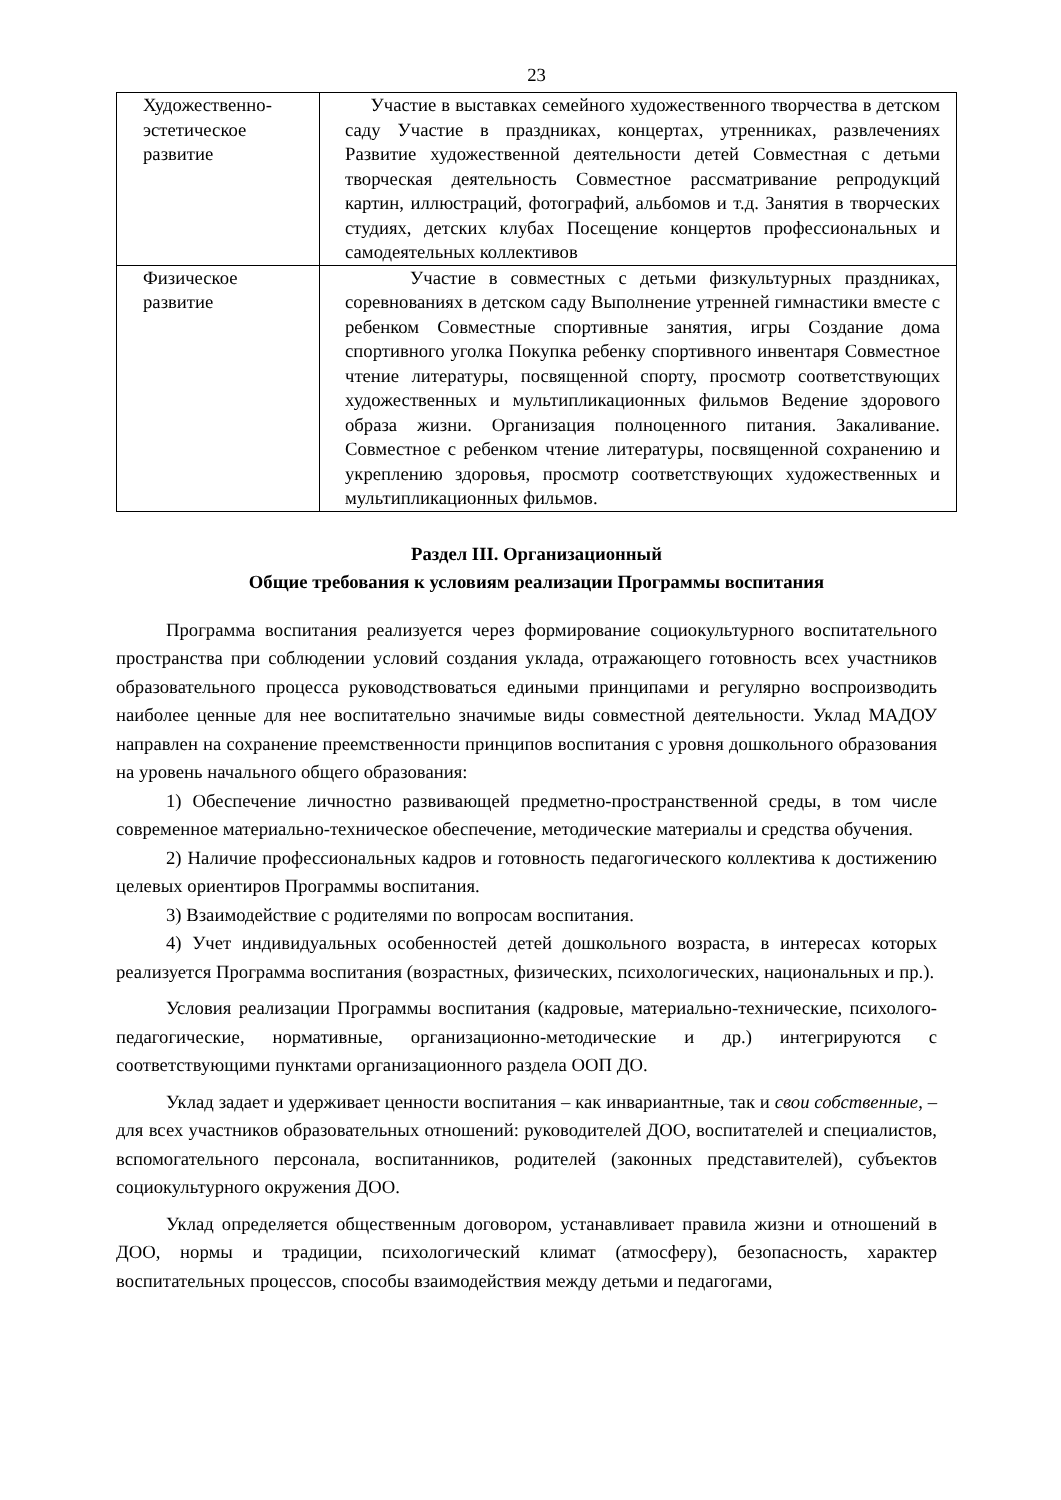23
| Художественно-эстетическое развитие | Участие в выставках семейного художественного творчества в детском саду Участие в праздниках, концертах, утренниках, развлечениях Развитие художественной деятельности детей Совместная с детьми творческая деятельность Совместное рассматривание репродукций картин, иллюстраций, фотографий, альбомов и т.д. Занятия в творческих студиях, детских клубах Посещение концертов профессиональных и самодеятельных коллективов |
| Физическое развитие | Участие в совместных с детьми физкультурных праздниках, соревнованиях в детском саду Выполнение утренней гимнастики вместе с ребенком Совместные спортивные занятия, игры Создание дома спортивного уголка Покупка ребенку спортивного инвентаря Совместное чтение литературы, посвященной спорту, просмотр соответствующих художественных и мультипликационных фильмов Ведение здорового образа жизни. Организация полноценного питания. Закаливание. Совместное с ребенком чтение литературы, посвященной сохранению и укреплению здоровья, просмотр соответствующих художественных и мультипликационных фильмов. |
Раздел III. Организационный
Общие требования к условиям реализации Программы воспитания
Программа воспитания реализуется через формирование социокультурного воспитательного пространства при соблюдении условий создания уклада, отражающего готовность всех участников образовательного процесса руководствоваться едиными принципами и регулярно воспроизводить наиболее ценные для нее воспитательно значимые виды совместной деятельности. Уклад МАДОУ направлен на сохранение преемственности принципов воспитания с уровня дошкольного образования на уровень начального общего образования:
1) Обеспечение личностно развивающей предметно-пространственной среды, в том числе современное материально-техническое обеспечение, методические материалы и средства обучения.
2) Наличие профессиональных кадров и готовность педагогического коллектива к достижению целевых ориентиров Программы воспитания.
3) Взаимодействие с родителями по вопросам воспитания.
4) Учет индивидуальных особенностей детей дошкольного возраста, в интересах которых реализуется Программа воспитания (возрастных, физических, психологических, национальных и пр.).
Условия реализации Программы воспитания (кадровые, материально-технические, психолого-педагогические, нормативные, организационно-методические и др.) интегрируются с соответствующими пунктами организационного раздела ООП ДО.
Уклад задает и удерживает ценности воспитания – как инвариантные, так и свои собственные, – для всех участников образовательных отношений: руководителей ДОО, воспитателей и специалистов, вспомогательного персонала, воспитанников, родителей (законных представителей), субъектов социокультурного окружения ДОО.
Уклад определяется общественным договором, устанавливает правила жизни и отношений в ДОО, нормы и традиции, психологический климат (атмосферу), безопасность, характер воспитательных процессов, способы взаимодействия между детьми и педагогами,